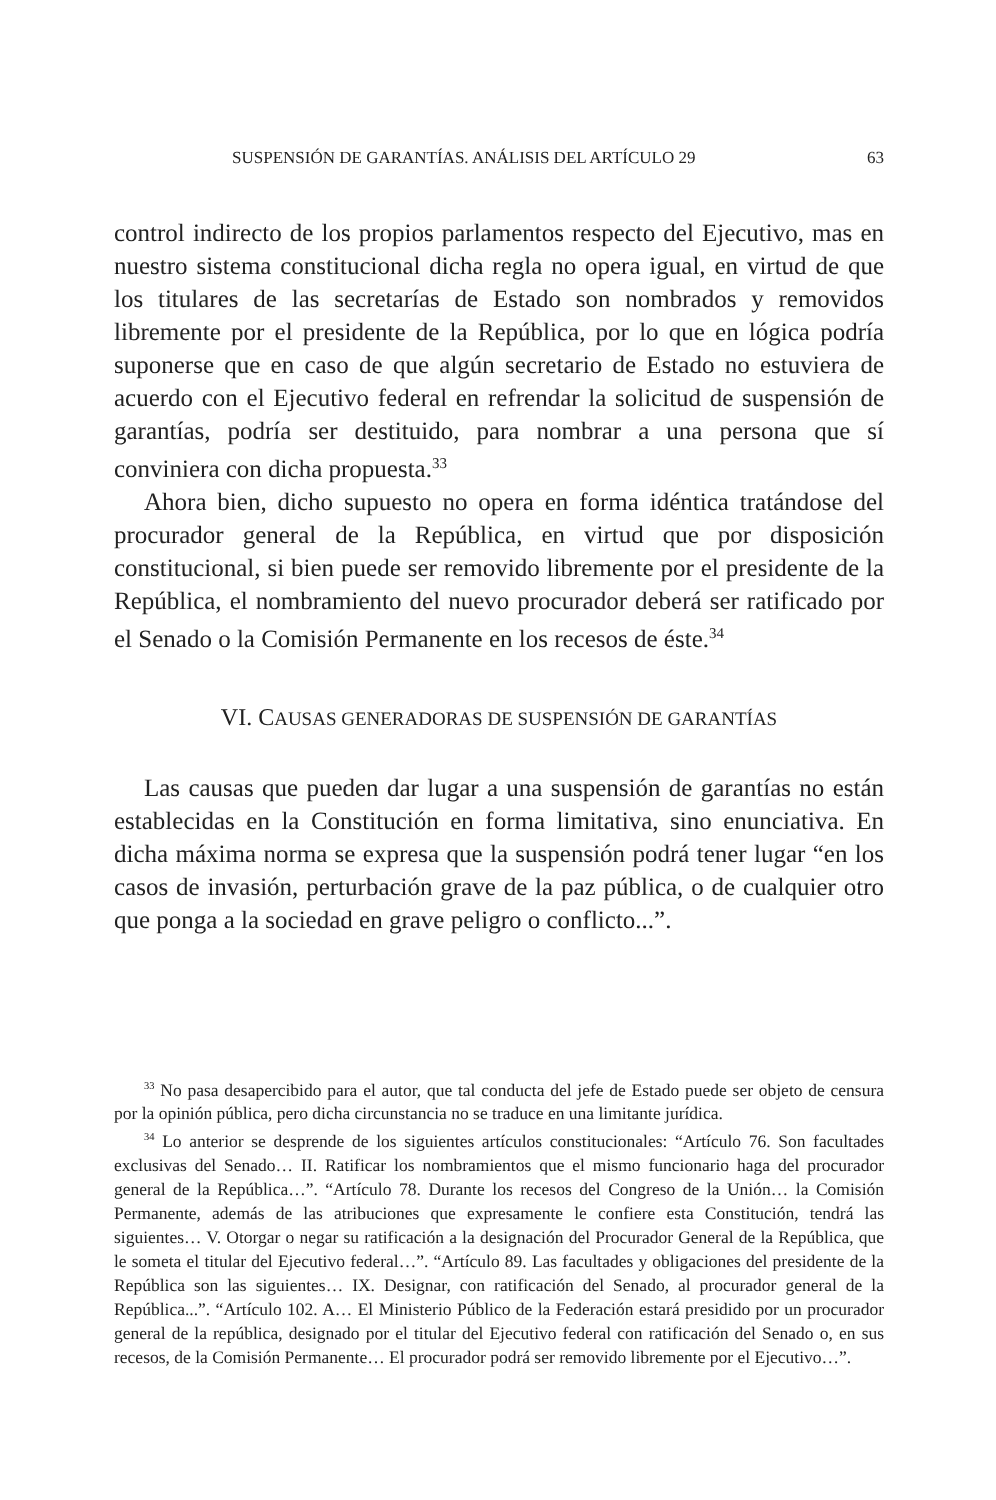SUSPENSIÓN DE GARANTÍAS. ANÁLISIS DEL ARTÍCULO 29 63
control indirecto de los propios parlamentos respecto del Ejecutivo, mas en nuestro sistema constitucional dicha regla no opera igual, en virtud de que los titulares de las secretarías de Estado son nombrados y removidos libremente por el presidente de la República, por lo que en lógica podría suponerse que en caso de que algún secretario de Estado no estuviera de acuerdo con el Ejecutivo federal en refrendar la solicitud de suspensión de garantías, podría ser destituido, para nombrar a una persona que sí conviniera con dicha propuesta.<sup>33</sup>
Ahora bien, dicho supuesto no opera en forma idéntica tratándose del procurador general de la República, en virtud que por disposición constitucional, si bien puede ser removido libremente por el presidente de la República, el nombramiento del nuevo procurador deberá ser ratificado por el Senado o la Comisión Permanente en los recesos de éste.<sup>34</sup>
VI. CAUSAS GENERADORAS DE SUSPENSIÓN DE GARANTÍAS
Las causas que pueden dar lugar a una suspensión de garantías no están establecidas en la Constitución en forma limitativa, sino enunciativa. En dicha máxima norma se expresa que la suspensión podrá tener lugar “en los casos de invasión, perturbación grave de la paz pública, o de cualquier otro que ponga a la sociedad en grave peligro o conflicto...”.
<sup>33</sup> No pasa desapercibido para el autor, que tal conducta del jefe de Estado puede ser objeto de censura por la opinión pública, pero dicha circunstancia no se traduce en una limitante jurídica.
<sup>34</sup> Lo anterior se desprende de los siguientes artículos constitucionales: “Artículo 76. Son facultades exclusivas del Senado… II. Ratificar los nombramientos que el mismo funcionario haga del procurador general de la República…”. “Artículo 78. Durante los recesos del Congreso de la Unión… la Comisión Permanente, además de las atribuciones que expresamente le confiere esta Constitución, tendrá las siguientes… V. Otorgar o negar su ratificación a la designación del Procurador General de la República, que le someta el titular del Ejecutivo federal…”. “Artículo 89. Las facultades y obligaciones del presidente de la República son las siguientes… IX. Designar, con ratificación del Senado, al procurador general de la República...”. “Artículo 102. A… El Ministerio Público de la Federación estará presidido por un procurador general de la república, designado por el titular del Ejecutivo federal con ratificación del Senado o, en sus recesos, de la Comisión Permanente… El procurador podrá ser removido libremente por el Ejecutivo…”.